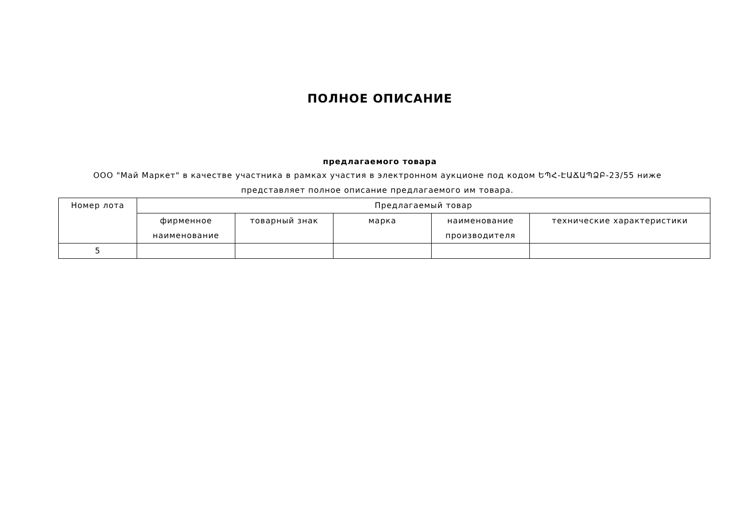ПОЛНОЕ ОПИСАНИЕ
предлагаемого товара
ООО "Май Маркет" в качестве участника в рамках участия в электронном аукционе под кодом ԵՊՀ-ԷԱՃԱՊՁԲ-23/55 ниже представляет полное описание предлагаемого им товара.
| Номер лота | Предлагаемый товар | | | | |
| --- | --- | --- | --- | --- | --- |
| | фирменное наименование | товарный знак | марка | наименование производителя | технические характеристики |
| 5 | | | | | |